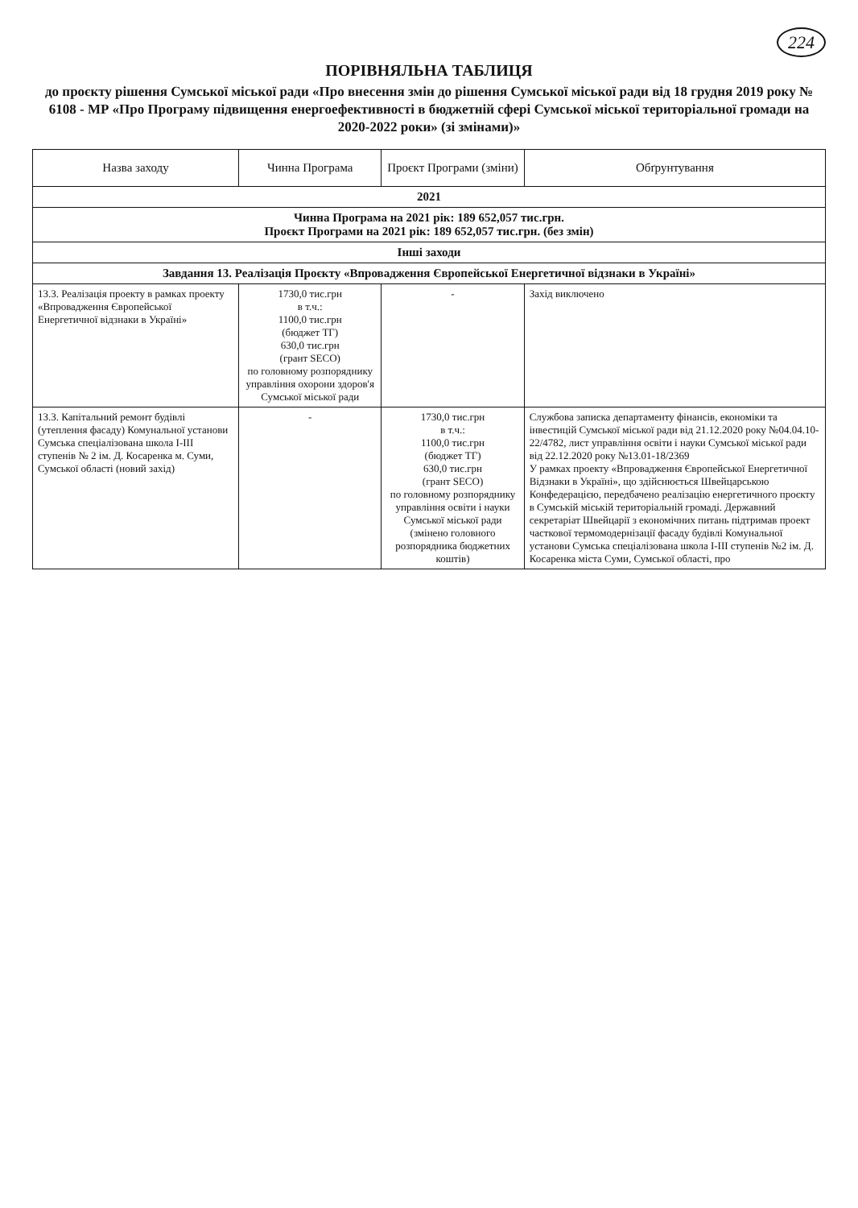224
ПОРІВНЯЛЬНА ТАБЛИЦЯ
до проєкту рішення Сумської міської ради «Про внесення змін до рішення Сумської міської ради від 18 грудня 2019 року № 6108 - МР «Про Програму підвищення енергоефективності в бюджетній сфері Сумської міської територіальної громади на 2020-2022 роки» (зі змінами)»
| Назва заходу | Чинна Програма | Проєкт Програми (зміни) | Обґрунтування |
| --- | --- | --- | --- |
| 2021 | | | |
| Чинна Програма на 2021 рік: 189 652,057 тис.грн. Проєкт Програми на 2021 рік: 189 652,057 тис.грн. (без змін) | | | |
| Інші заходи | | | |
| Завдання 13. Реалізація Проєкту «Впровадження Європейської Енергетичної відзнаки в Україні» | | | |
| 13.3. Реалізація проекту в рамках проекту «Впровадження Європейської Енергетичної відзнаки в Україні» | 1730,0 тис.грн в т.ч.: 1100,0 тис.грн (бюджет ТГ) 630,0 тис.грн (грант SECO) по головному розпоряднику управління охорони здоров'я Сумської міської ради | - | Захід виключено |
| 13.3. Капітальний ремонт будівлі (утеплення фасаду) Комунальної установи Сумська спеціалізована школа І-ІІІ ступенів № 2 ім. Д. Косаренка м. Суми, Сумської області (новий захід) | - | 1730,0 тис.грн в т.ч.: 1100,0 тис.грн (бюджет ТГ) 630,0 тис.грн (грант SECO) по головному розпоряднику управління освіти і науки Сумської міської ради (змінено головного розпорядника бюджетних коштів) | Службова записка департаменту фінансів, економіки та інвестицій Сумської міської ради від 21.12.2020 року №04.04.10-22/4782, лист управління освіти і науки Сумської міської ради від 22.12.2020 року №13.01-18/2369 У рамках проекту «Впровадження Європейської Енергетичної Відзнаки в Україні», що здійснюється Швейцарською Конфедерацією, передбачено реалізацію енергетичного проєкту в Сумській міській територіальній громаді. Державний секретаріат Швейцарії з економічних питань підтримав проект часткової термомодернізації фасаду будівлі Комунальної установи Сумська спеціалізована школа І-ІІІ ступенів №2 ім. Д. Косаренка міста Суми, Сумської області, про |